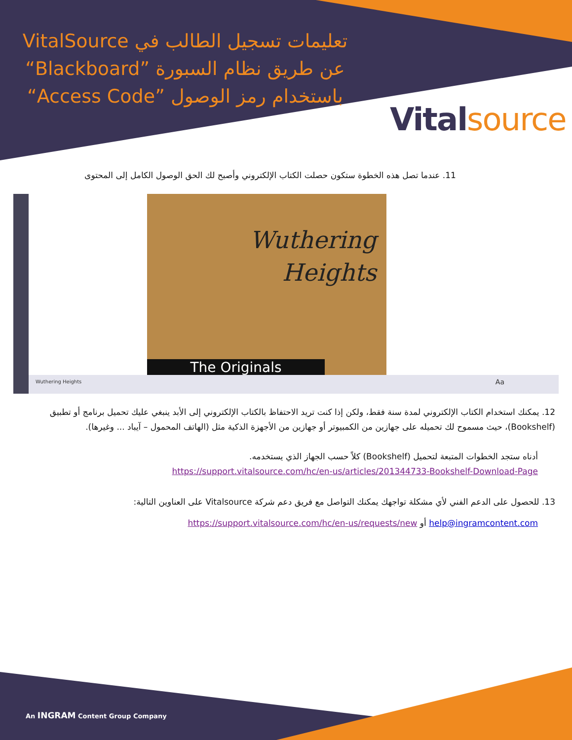تعليمات تسجيل الطالب في VitalSource عن طريق نظام السبورة ”Blackboard“ باستخدام رمز الوصول ”Access Code“
Vitalsource
11. عندما تصل هذه الخطوة ستكون حصلت الكتاب الإلكتروني وأصبح لك الحق الوصول الكامل إلى المحتوى
Wuthering
Heights
The Originals
Wuthering Heights Aa
12. يمكنك استخدام الكتاب الإلكتروني لمدة سنة فقط، ولكن إذا كنت تريد الاحتفاظ بالكتاب الإلكتروني إلى الأبد ينبغي عليك تحميل برنامج أو تطبيق (Bookshelf)، حيث مسموح لك تحميله على جهازين من الكمبيوتر أو جهازين من الأجهزة الذكية مثل (الهاتف المحمول – آيباد ... وغيرها).
أدناه ستجد الخطوات المتبعة لتحميل (Bookshelf) كلاً حسب الجهاز الذي يستخدمه.
https://support.vitalsource.com/hc/en-us/articles/201344733-Bookshelf-Download-Page
13. للحصول على الدعم الفني لأي مشكلة تواجهك يمكنك التواصل مع فريق دعم شركة Vitalsource على العناوين التالية:
help@ingramcontent.com أو https://support.vitalsource.com/hc/en-us/requests/new
An INGRAM Content Group Company